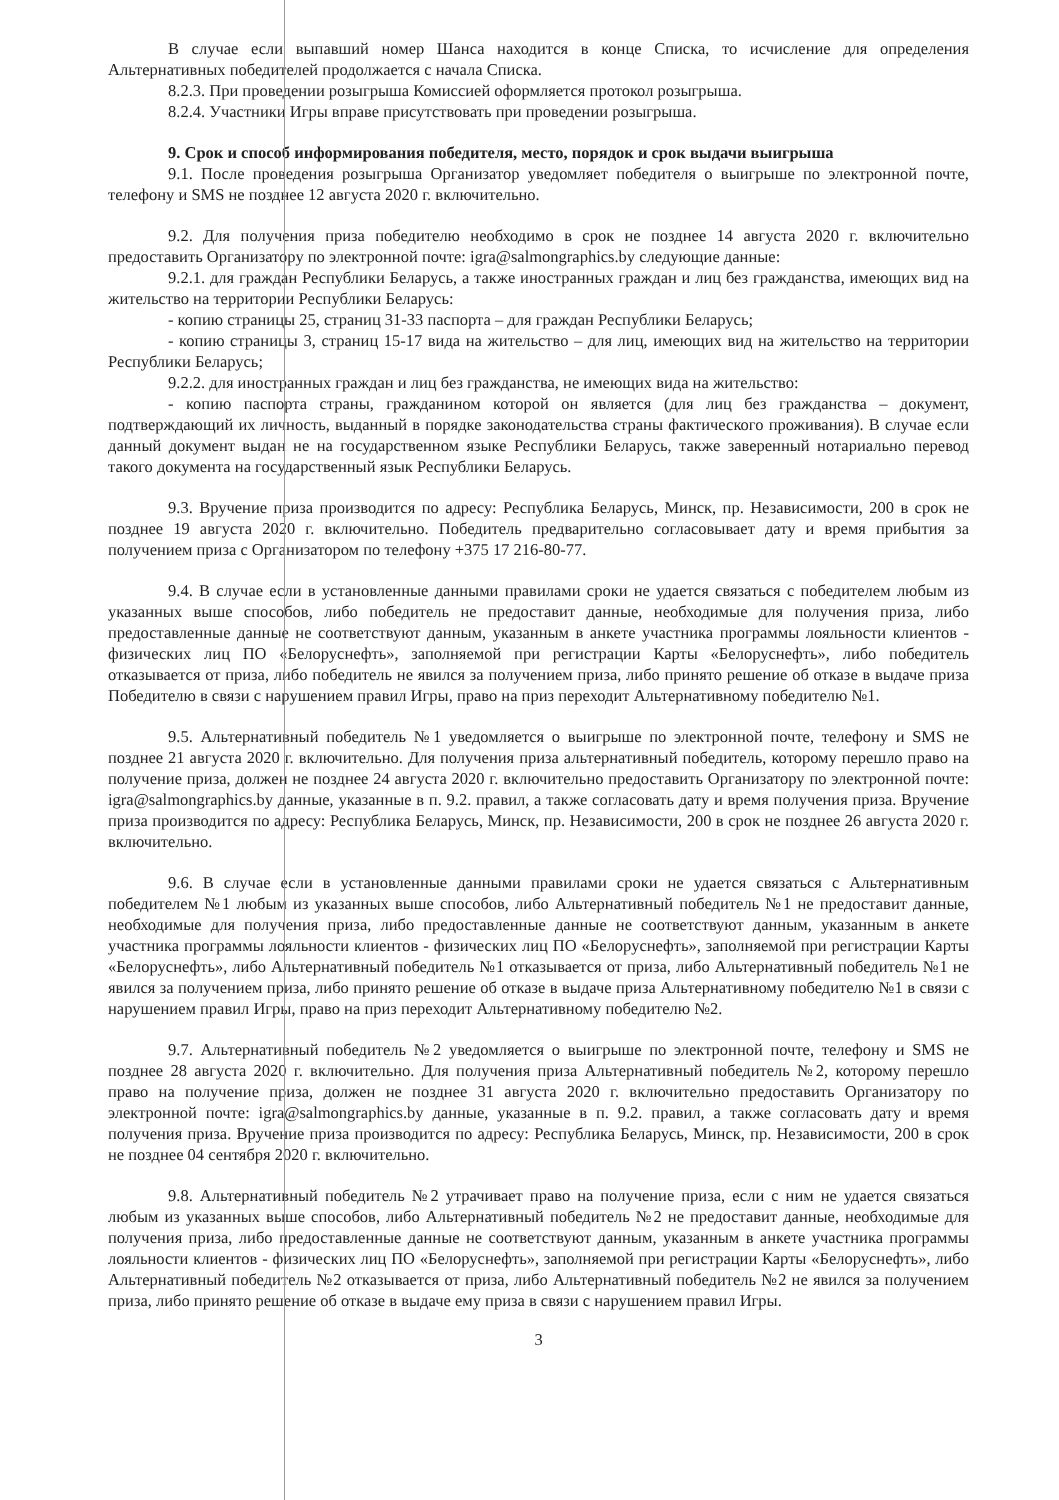В случае если выпавший номер Шанса находится в конце Списка, то исчисление для определения Альтернативных победителей продолжается с начала Списка.
8.2.3. При проведении розыгрыша Комиссией оформляется протокол розыгрыша.
8.2.4. Участники Игры вправе присутствовать при проведении розыгрыша.
9. Срок и способ информирования победителя, место, порядок и срок выдачи выигрыша
9.1. После проведения розыгрыша Организатор уведомляет победителя о выигрыше по электронной почте, телефону и SMS не позднее 12 августа 2020 г. включительно.
9.2. Для получения приза победителю необходимо в срок не позднее 14 августа 2020 г. включительно предоставить Организатору по электронной почте: igra@salmongraphics.by следующие данные:
9.2.1. для граждан Республики Беларусь, а также иностранных граждан и лиц без гражданства, имеющих вид на жительство на территории Республики Беларусь:
- копию страницы 25, страниц 31-33 паспорта – для граждан Республики Беларусь;
- копию страницы 3, страниц 15-17 вида на жительство – для лиц, имеющих вид на жительство на территории Республики Беларусь;
9.2.2. для иностранных граждан и лиц без гражданства, не имеющих вида на жительство:
- копию паспорта страны, гражданином которой он является (для лиц без гражданства – документ, подтверждающий их личность, выданный в порядке законодательства страны фактического проживания). В случае если данный документ выдан не на государственном языке Республики Беларусь, также заверенный нотариально перевод такого документа на государственный язык Республики Беларусь.
9.3. Вручение приза производится по адресу: Республика Беларусь, Минск, пр. Независимости, 200 в срок не позднее 19 августа 2020 г. включительно. Победитель предварительно согласовывает дату и время прибытия за получением приза с Организатором по телефону +375 17 216-80-77.
9.4. В случае если в установленные данными правилами сроки не удается связаться с победителем любым из указанных выше способов, либо победитель не предоставит данные, необходимые для получения приза, либо предоставленные данные не соответствуют данным, указанным в анкете участника программы лояльности клиентов - физических лиц ПО «Белоруснефть», заполняемой при регистрации Карты «Белоруснефть», либо победитель отказывается от приза, либо победитель не явился за получением приза, либо принято решение об отказе в выдаче приза Победителю в связи с нарушением правил Игры, право на приз переходит Альтернативному победителю №1.
9.5. Альтернативный победитель №1 уведомляется о выигрыше по электронной почте, телефону и SMS не позднее 21 августа 2020 г. включительно. Для получения приза альтернативный победитель, которому перешло право на получение приза, должен не позднее 24 августа 2020 г. включительно предоставить Организатору по электронной почте: igra@salmongraphics.by данные, указанные в п. 9.2. правил, а также согласовать дату и время получения приза. Вручение приза производится по адресу: Республика Беларусь, Минск, пр. Независимости, 200 в срок не позднее 26 августа 2020 г. включительно.
9.6. В случае если в установленные данными правилами сроки не удается связаться с Альтернативным победителем №1 любым из указанных выше способов, либо Альтернативный победитель №1 не предоставит данные, необходимые для получения приза, либо предоставленные данные не соответствуют данным, указанным в анкете участника программы лояльности клиентов - физических лиц ПО «Белоруснефть», заполняемой при регистрации Карты «Белоруснефть», либо Альтернативный победитель №1 отказывается от приза, либо Альтернативный победитель №1 не явился за получением приза, либо принято решение об отказе в выдаче приза Альтернативному победителю №1 в связи с нарушением правил Игры, право на приз переходит Альтернативному победителю №2.
9.7. Альтернативный победитель №2 уведомляется о выигрыше по электронной почте, телефону и SMS не позднее 28 августа 2020 г. включительно. Для получения приза Альтернативный победитель №2, которому перешло право на получение приза, должен не позднее 31 августа 2020 г. включительно предоставить Организатору по электронной почте: igra@salmongraphics.by данные, указанные в п. 9.2. правил, а также согласовать дату и время получения приза. Вручение приза производится по адресу: Республика Беларусь, Минск, пр. Независимости, 200 в срок не позднее 04 сентября 2020 г. включительно.
9.8. Альтернативный победитель №2 утрачивает право на получение приза, если с ним не удается связаться любым из указанных выше способов, либо Альтернативный победитель №2 не предоставит данные, необходимые для получения приза, либо предоставленные данные не соответствуют данным, указанным в анкете участника программы лояльности клиентов - физических лиц ПО «Белоруснефть», заполняемой при регистрации Карты «Белоруснефть», либо Альтернативный победитель №2 отказывается от приза, либо Альтернативный победитель №2 не явился за получением приза, либо принято решение об отказе в выдаче ему приза в связи с нарушением правил Игры.
3